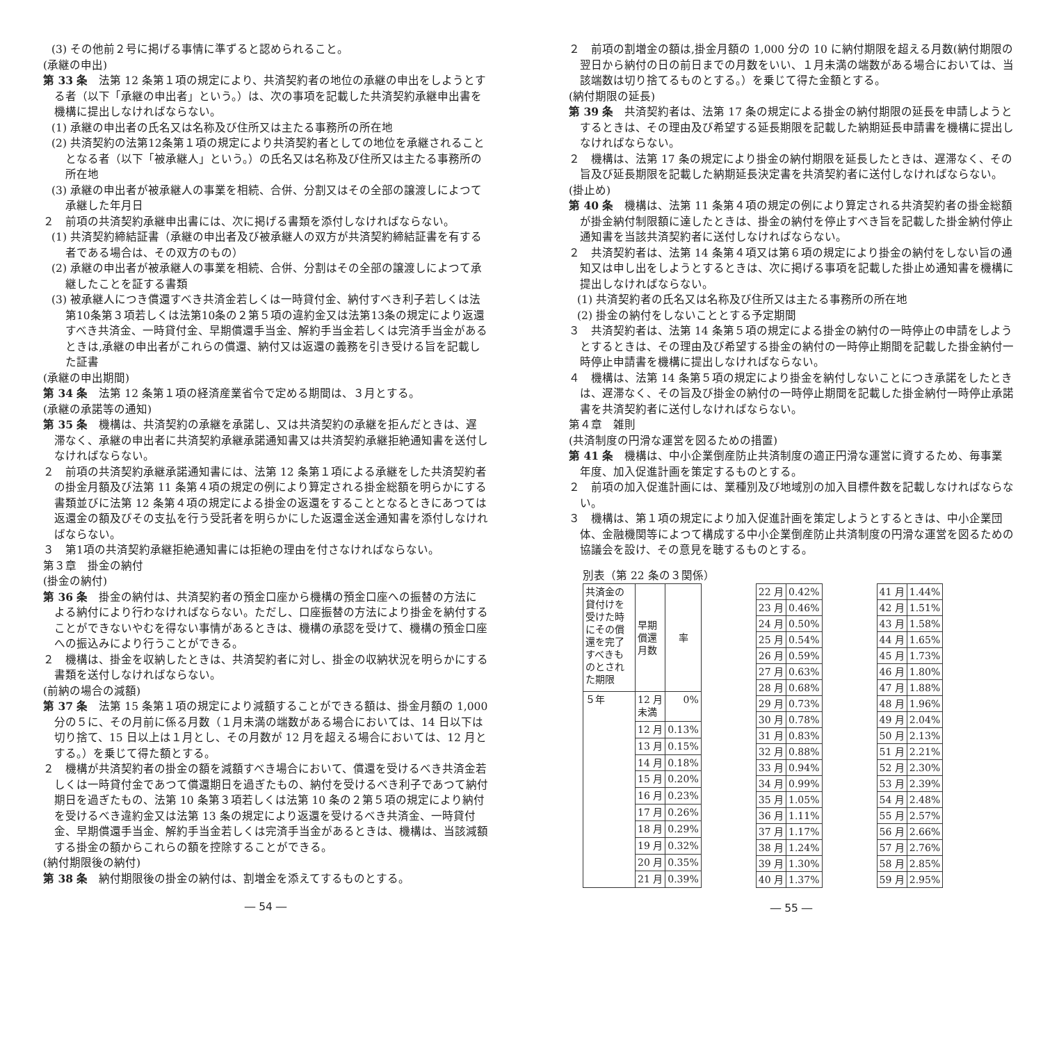(3) その他前２号に掲げる事情に準ずると認められること。
(承継の申出)
第 33 条　法第 12 条第１項の規定により、共済契約者の地位の承継の申出をしようとする者（以下「承継の申出者」という。）は、次の事項を記載した共済契約承継申出書を機構に提出しなければならない。
(1) 承継の申出者の氏名又は名称及び住所又は主たる事務所の所在地
(2) 共済契約の法第12条第１項の規定により共済契約者としての地位を承継されることとなる者（以下「被承継人」という。）の氏名又は名称及び住所又は主たる事務所の所在地
(3) 承継の申出者が被承継人の事業を相続、合併、分割又はその全部の譲渡しによつて承継した年月日
２　前項の共済契約承継申出書には、次に掲げる書類を添付しなければならない。
(1) 共済契約締結証書（承継の申出者及び被承継人の双方が共済契約締結証書を有する者である場合は、その双方のもの）
(2) 承継の申出者が被承継人の事業を相続、合併、分割はその全部の譲渡しによつて承継したことを証する書類
(3) 被承継人につき償還すべき共済金若しくは一時貸付金、納付すべき利子若しくは法第10条第３項若しくは法第10条の２第５項の違約金又は法第13条の規定により返還すべき共済金、一時貸付金、早期償還手当金、解約手当金若しくは完済手当金があるときは,承継の申出者がこれらの償還、納付又は返還の義務を引き受ける旨を記載した証書
(承継の申出期間)
第 34 条　法第 12 条第１項の経済産業省令で定める期間は、３月とする。
(承継の承諾等の通知)
第 35 条　機構は、共済契約の承継を承諾し、又は共済契約の承継を拒んだときは、遅滞なく、承継の申出者に共済契約承継承諾通知書又は共済契約承継拒絶通知書を送付しなければならない。
２　前項の共済契約承継承諾通知書には、法第 12 条第１項による承継をした共済契約者の掛金月額及び法第 11 条第４項の規定の例により算定される掛金総額を明らかにする書類並びに法第 12 条第４項の規定による掛金の返還をすることとなるときにあつては返還金の額及びその支払を行う受託者を明らかにした返還金送金通知書を添付しなければならない。
３　第1項の共済契約承継拒絶通知書には拒絶の理由を付さなければならない。
第３章　掛金の納付
(掛金の納付)
第 36 条　掛金の納付は、共済契約者の預金口座から機構の預金口座への振替の方法による納付により行わなければならない。ただし、口座振替の方法により掛金を納付することができないやむを得ない事情があるときは、機構の承認を受けて、機構の預金口座への振込みにより行うことができる。
２　機構は、掛金を収納したときは、共済契約者に対し、掛金の収納状況を明らかにする書類を送付しなければならない。
(前納の場合の減額)
第 37 条　法第 15 条第１項の規定により減額することができる額は、掛金月額の 1,000 分の５に、その月前に係る月数（１月未満の端数がある場合においては、14 日以下は切り捨て、15 日以上は１月とし、その月数が 12 月を超える場合においては、12 月とする。）を乗じて得た額とする。
２　機構が共済契約者の掛金の額を減額すべき場合において、償還を受けるべき共済金若しくは一時貸付金であつて償還期日を過ぎたもの、納付を受けるべき利子であつて納付期日を過ぎたもの、法第 10 条第３項若しくは法第 10 条の２第５項の規定により納付を受けるべき違約金又は法第 13 条の規定により返還を受けるべき共済金、一時貸付金、早期償還手当金、解約手当金若しくは完済手当金があるときは、機構は、当該減額する掛金の額からこれらの額を控除することができる。
(納付期限後の納付)
第 38 条　納付期限後の掛金の納付は、割増金を添えてするものとする。
― 54 ―
２　前項の割増金の額は,掛金月額の 1,000 分の 10 に納付期限を超える月数(納付期限の翌日から納付の日の前日までの月数をいい、１月未満の端数がある場合においては、当該端数は切り捨てるものとする。）を乗じて得た金額とする。
(納付期限の延長)
第 39 条　共済契約者は、法第 17 条の規定による掛金の納付期限の延長を申請しようとするときは、その理由及び希望する延長期限を記載した納期延長申請書を機構に提出しなければならない。
２　機構は、法第 17 条の規定により掛金の納付期限を延長したときは、遅滞なく、その旨及び延長期限を記載した納期延長決定書を共済契約者に送付しなければならない。
(掛止め)
第 40 条　機構は、法第 11 条第４項の規定の例により算定される共済契約者の掛金総額が掛金納付制限額に達したときは、掛金の納付を停止すべき旨を記載した掛金納付停止通知書を当該共済契約者に送付しなければならない。
２　共済契約者は、法第 14 条第４項又は第６項の規定により掛金の納付をしない旨の通知又は申し出をしようとするときは、次に掲げる事項を記載した掛止め通知書を機構に提出しなければならない。
(1) 共済契約者の氏名又は名称及び住所又は主たる事務所の所在地
(2) 掛金の納付をしないこととする予定期間
３　共済契約者は、法第 14 条第５項の規定による掛金の納付の一時停止の申請をしようとするときは、その理由及び希望する掛金の納付の一時停止期間を記載した掛金納付一時停止申請書を機構に提出しなければならない。
４　機構は、法第 14 条第５項の規定により掛金を納付しないことにつき承諾をしたときは、遅滞なく、その旨及び掛金の納付の一時停止期間を記載した掛金納付一時停止承諾書を共済契約者に送付しなければならない。
第４章　雑則
(共済制度の円滑な運営を図るための措置)
第 41 条　機構は、中小企業倒産防止共済制度の適正円滑な運営に資するため、毎事業年度、加入促進計画を策定するものとする。
２　前項の加入促進計画には、業種別及び地域別の加入目標件数を記載しなければならない。
３　機構は、第１項の規定により加入促進計画を策定しようとするときは、中小企業団体、金融機関等によつて構成する中小企業倒産防止共済制度の円滑な運営を図るための協議会を設け、その意見を聴するものとする。
別表（第 22 条の３関係）
| 共済金の貸付けを受けた時にその償還を完了すべきものとされた期限 | 早期 償還 月数 | 率 |
| ５年 | 12 月 未満 | 0% |
| | 12 月 | 0.13% |
| | 13 月 | 0.15% |
| | 14 月 | 0.18% |
| | 15 月 | 0.20% |
| | 16 月 | 0.23% |
| | 17 月 | 0.26% |
| | 18 月 | 0.29% |
| | 19 月 | 0.32% |
| | 20 月 | 0.35% |
| | 21 月 | 0.39% |
| 22 月 | 0.42% |
| 23 月 | 0.46% |
| 24 月 | 0.50% |
| 25 月 | 0.54% |
| 26 月 | 0.59% |
| 27 月 | 0.63% |
| 28 月 | 0.68% |
| 29 月 | 0.73% |
| 30 月 | 0.78% |
| 31 月 | 0.83% |
| 32 月 | 0.88% |
| 33 月 | 0.94% |
| 34 月 | 0.99% |
| 35 月 | 1.05% |
| 36 月 | 1.11% |
| 37 月 | 1.17% |
| 38 月 | 1.24% |
| 39 月 | 1.30% |
| 40 月 | 1.37% |
| 41 月 | 1.44% |
| 42 月 | 1.51% |
| 43 月 | 1.58% |
| 44 月 | 1.65% |
| 45 月 | 1.73% |
| 46 月 | 1.80% |
| 47 月 | 1.88% |
| 48 月 | 1.96% |
| 49 月 | 2.04% |
| 50 月 | 2.13% |
| 51 月 | 2.21% |
| 52 月 | 2.30% |
| 53 月 | 2.39% |
| 54 月 | 2.48% |
| 55 月 | 2.57% |
| 56 月 | 2.66% |
| 57 月 | 2.76% |
| 58 月 | 2.85% |
| 59 月 | 2.95% |
― 55 ―